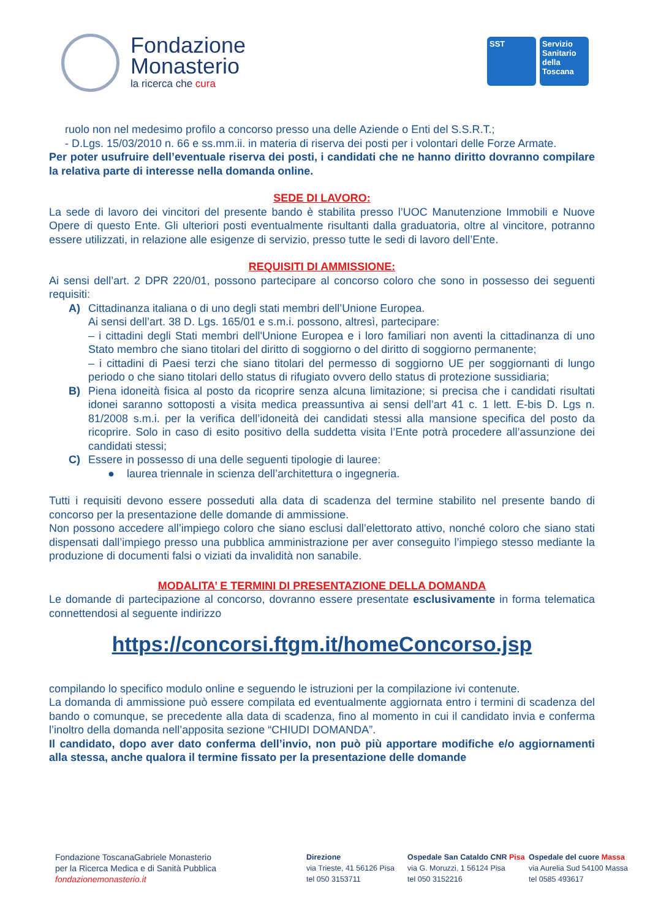Fondazione
Monasterio
la ricerca che cura
SST Servizio Sanitario della Toscana
ruolo non nel medesimo profilo a concorso presso una delle Aziende o Enti del S.S.R.T.;
- D.Lgs. 15/03/2010 n. 66 e ss.mm.ii. in materia di riserva dei posti per i volontari delle Forze Armate.
Per poter usufruire dell’eventuale riserva dei posti, i candidati che ne hanno diritto dovranno compilare la relativa parte di interesse nella domanda online.
SEDE DI LAVORO:
La sede di lavoro dei vincitori del presente bando è stabilita presso l’UOC Manutenzione Immobili e Nuove Opere di questo Ente. Gli ulteriori posti eventualmente risultanti dalla graduatoria, oltre al vincitore, potranno essere utilizzati, in relazione alle esigenze di servizio, presso tutte le sedi di lavoro dell’Ente.
REQUISITI DI AMMISSIONE:
Ai sensi dell’art. 2 DPR 220/01, possono partecipare al concorso coloro che sono in possesso dei seguenti requisiti:
A) Cittadinanza italiana o di uno degli stati membri dell’Unione Europea.
Ai sensi dell’art. 38 D. Lgs. 165/01 e s.m.i. possono, altresì, partecipare:
– i cittadini degli Stati membri dell'Unione Europea e i loro familiari non aventi la cittadinanza di uno Stato membro che siano titolari del diritto di soggiorno o del diritto di soggiorno permanente;
– i cittadini di Paesi terzi che siano titolari del permesso di soggiorno UE per soggiornanti di lungo periodo o che siano titolari dello status di rifugiato ovvero dello status di protezione sussidiaria;
B) Piena idoneità fisica al posto da ricoprire senza alcuna limitazione; si precisa che i candidati risultati idonei saranno sottoposti a visita medica preassuntiva ai sensi dell’art 41 c. 1 lett. E-bis D. Lgs n. 81/2008 s.m.i. per la verifica dell’idoneità dei candidati stessi alla mansione specifica del posto da ricoprire. Solo in caso di esito positivo della suddetta visita l’Ente potrà procedere all’assunzione dei candidati stessi;
C) Essere in possesso di una delle seguenti tipologie di lauree:
● laurea triennale in scienza dell’architettura o ingegneria.
Tutti i requisiti devono essere posseduti alla data di scadenza del termine stabilito nel presente bando di concorso per la presentazione delle domande di ammissione.
Non possono accedere all’impiego coloro che siano esclusi dall’elettorato attivo, nonché coloro che siano stati dispensati dall’impiego presso una pubblica amministrazione per aver conseguito l’impiego stesso mediante la produzione di documenti falsi o viziati da invalidità non sanabile.
MODALITA’ E TERMINI DI PRESENTAZIONE DELLA DOMANDA
Le domande di partecipazione al concorso, dovranno essere presentate esclusivamente in forma telematica connettendosi al seguente indirizzo
https://concorsi.ftgm.it/homeConcorso.jsp
compilando lo specifico modulo online e seguendo le istruzioni per la compilazione ivi contenute.
La domanda di ammissione può essere compilata ed eventualmente aggiornata entro i termini di scadenza del bando o comunque, se precedente alla data di scadenza, fino al momento in cui il candidato invia e conferma l’inoltro della domanda nell’apposita sezione “CHIUDI DOMANDA”.
Il candidato, dopo aver dato conferma dell’invio, non può più apportare modifiche e/o aggiornamenti alla stessa, anche qualora il termine fissato per la presentazione delle domande
Fondazione ToscanaGabriele Monasterio
per la Ricerca Medica e di Sanità Pubblica
fondazionemonasterio.it
Direzione
via Trieste, 41 56126 Pisa
tel 050 3153711
Ospedale San Cataldo CNR Pisa
via G. Moruzzi, 1 56124 Pisa
tel 050 3152216
Ospedale del cuore Massa
via Aurelia Sud 54100 Massa
tel 0585 493617